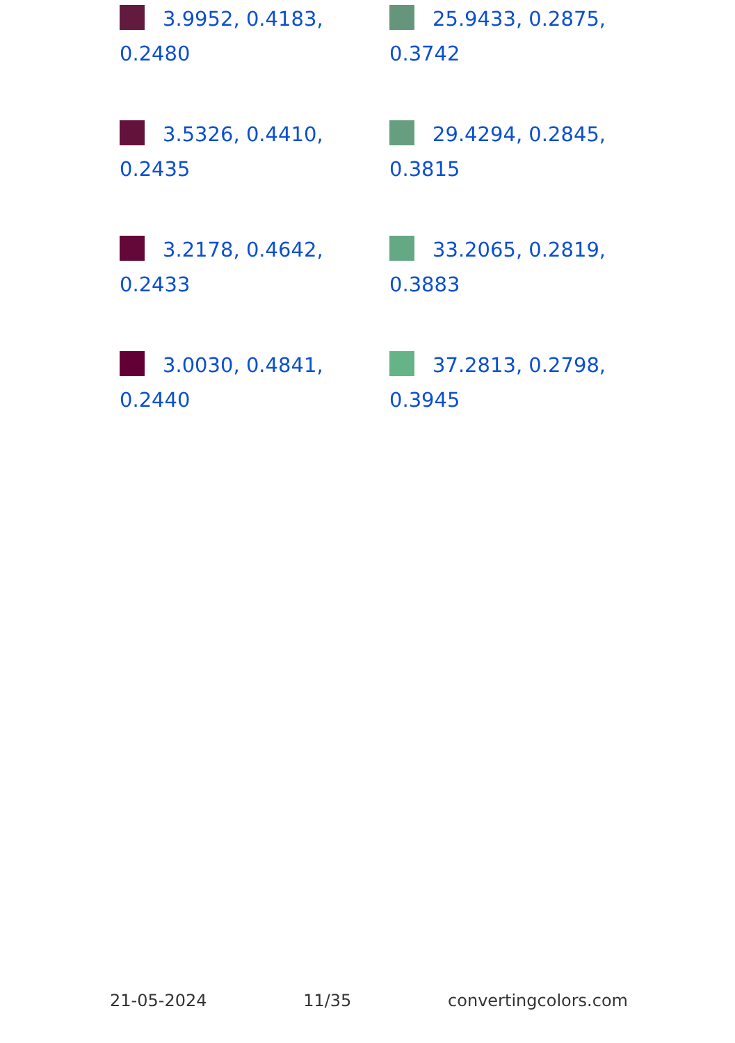3.9952, 0.4183, 0.2480
25.9433, 0.2875, 0.3742
3.5326, 0.4410, 0.2435
29.4294, 0.2845, 0.3815
3.2178, 0.4642, 0.2433
33.2065, 0.2819, 0.3883
3.0030, 0.4841, 0.2440
37.2813, 0.2798, 0.3945
21-05-2024 11/35 convertingcolors.com